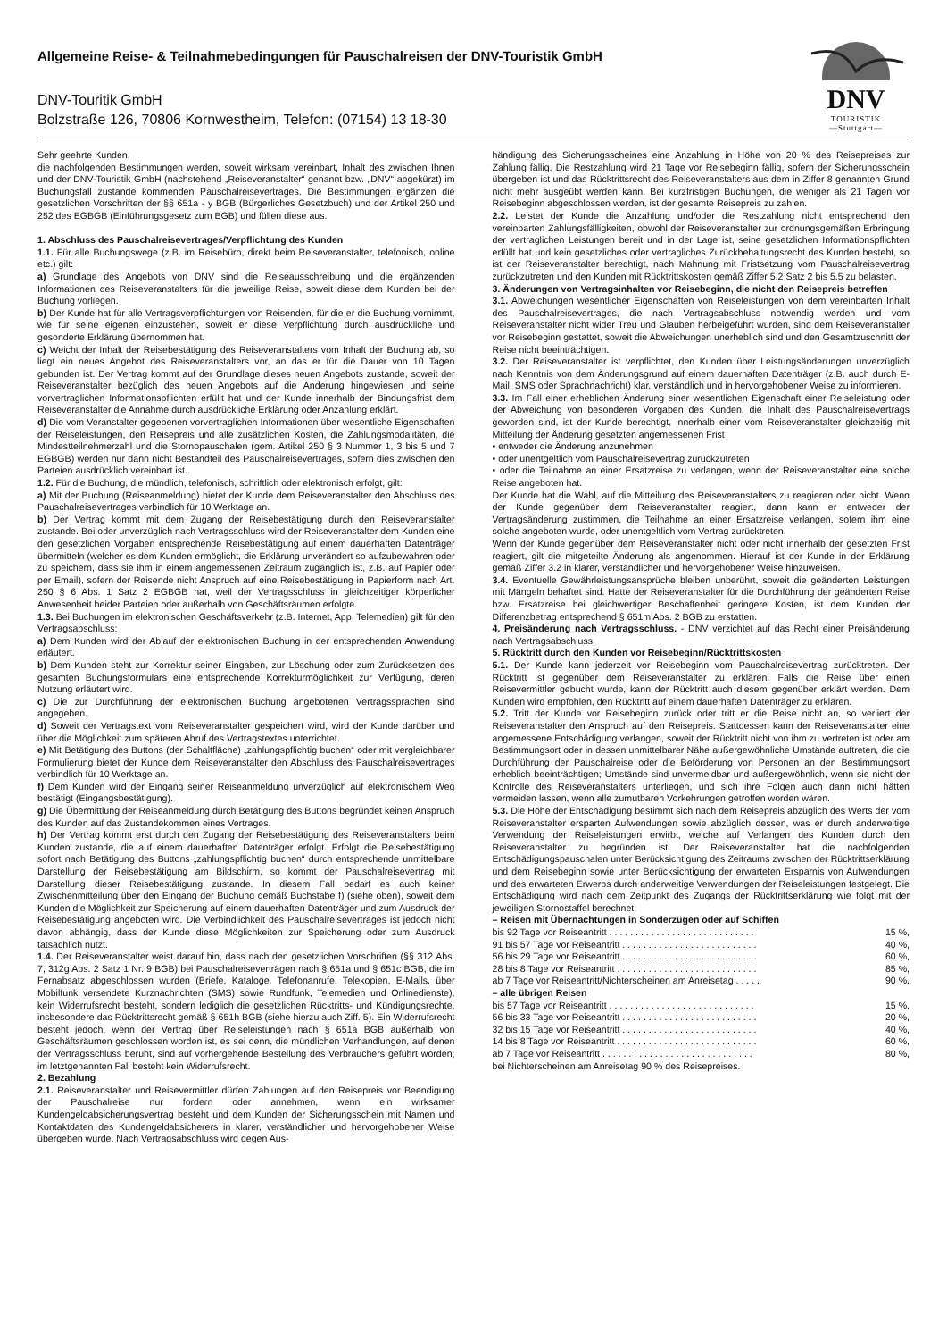Allgemeine Reise- & Teilnahmebedingungen für Pauschalreisen der DNV-Touristik GmbH
DNV-Touritik GmbH
Bolzstraße 126, 70806 Kornwestheim, Telefon: (07154) 13 18-30
DNV
TOURISTIK
—Stuttgart—
Sehr geehrte Kunden,
die nachfolgenden Bestimmungen werden, soweit wirksam vereinbart, Inhalt des zwischen Ihnen und der DNV-Touristik GmbH (nachstehend „Reiseveranstalter“ genannt bzw. „DNV“ abgekürzt) im Buchungsfall zustande kommenden Pauschalreisevertrages. Die Bestimmungen ergänzen die gesetzlichen Vorschriften der §§ 651a - y BGB (Bürgerliches Gesetzbuch) und der Artikel 250 und 252 des EGBGB (Einführungsgesetz zum BGB) und füllen diese aus.
1. Abschluss des Pauschalreisevertrages/Verpflichtung des Kunden
1.1. Für alle Buchungswege (z.B. im Reisebüro, direkt beim Reiseveranstalter, telefonisch, online etc.) gilt:
a) Grundlage des Angebots von DNV sind die Reiseausschreibung und die ergänzenden Informationen des Reiseveranstalters für die jeweilige Reise, soweit diese dem Kunden bei der Buchung vorliegen.
b) Der Kunde hat für alle Vertragsverpflichtungen von Reisenden, für die er die Buchung vornimmt, wie für seine eigenen einzustehen, soweit er diese Verpflichtung durch ausdrückliche und gesonderte Erklärung übernommen hat.
c) Weicht der Inhalt der Reisebestätigung des Reiseveranstalters vom Inhalt der Buchung ab, so liegt ein neues Angebot des Reiseveranstalters vor, an das er für die Dauer von 10 Tagen gebunden ist. Der Vertrag kommt auf der Grundlage dieses neuen Angebots zustande, soweit der Reiseveranstalter bezüglich des neuen Angebots auf die Änderung hingewiesen und seine vorvertraglichen Informationspflichten erfüllt hat und der Kunde innerhalb der Bindungsfrist dem Reiseveranstalter die Annahme durch ausdrückliche Erklärung oder Anzahlung erklärt.
d) Die vom Veranstalter gegebenen vorvertraglichen Informationen über wesentliche Eigenschaften der Reiseleistungen, den Reisepreis und alle zusätzlichen Kosten, die Zahlungsmodalitäten, die Mindestteilnehmerzahl und die Stornopauschalen (gem. Artikel 250 § 3 Nummer 1, 3 bis 5 und 7 EGBGB) werden nur dann nicht Bestandteil des Pauschalreisevertrages, sofern dies zwischen den Parteien ausdrücklich vereinbart ist.
1.2. Für die Buchung, die mündlich, telefonisch, schriftlich oder elektronisch erfolgt, gilt:
a) Mit der Buchung (Reiseanmeldung) bietet der Kunde dem Reiseveranstalter den Abschluss des Pauschalreisevertrages verbindlich für 10 Werktage an.
b) Der Vertrag kommt mit dem Zugang der Reisebestätigung durch den Reiseveranstalter zustande. Bei oder unverzüglich nach Vertragsschluss wird der Reiseveranstalter dem Kunden eine den gesetzlichen Vorgaben entsprechende Reisebestätigung auf einem dauerhaften Datenträger übermitteln (welcher es dem Kunden ermöglicht, die Erklärung unverändert so aufzubewahren oder zu speichern, dass sie ihm in einem angemessenen Zeitraum zugänglich ist, z.B. auf Papier oder per Email), sofern der Reisende nicht Anspruch auf eine Reisebestätigung in Papierform nach Art. 250 § 6 Abs. 1 Satz 2 EGBGB hat, weil der Vertragsschluss in gleichzeitiger körperlicher Anwesenheit beider Parteien oder außerhalb von Geschäftsräumen erfolgte.
1.3. Bei Buchungen im elektronischen Geschäftsverkehr (z.B. Internet, App, Telemedien) gilt für den Vertragsabschluss:
a) Dem Kunden wird der Ablauf der elektronischen Buchung in der entsprechenden Anwendung erläutert.
b) Dem Kunden steht zur Korrektur seiner Eingaben, zur Löschung oder zum Zurücksetzen des gesamten Buchungsformulars eine entsprechende Korrekturmöglichkeit zur Verfügung, deren Nutzung erläutert wird.
c) Die zur Durchführung der elektronischen Buchung angebotenen Vertragssprachen sind angegeben.
d) Soweit der Vertragstext vom Reiseveranstalter gespeichert wird, wird der Kunde darüber und über die Möglichkeit zum späteren Abruf des Vertragstextes unterrichtet.
e) Mit Betätigung des Buttons (der Schaltfläche) „zahlungspflichtig buchen“ oder mit vergleichbarer Formulierung bietet der Kunde dem Reiseveranstalter den Abschluss des Pauschalreisevertrages verbindlich für 10 Werktage an.
f) Dem Kunden wird der Eingang seiner Reiseanmeldung unverzüglich auf elektronischem Weg bestätigt (Eingangsbestätigung).
g) Die Übermittlung der Reiseanmeldung durch Betätigung des Buttons begründet keinen Anspruch des Kunden auf das Zustandekommen eines Vertrages.
h) Der Vertrag kommt erst durch den Zugang der Reisebestätigung des Reiseveranstalters beim Kunden zustande, die auf einem dauerhaften Datenträger erfolgt. Erfolgt die Reisebestätigung sofort nach Betätigung des Buttons „zahlungspflichtig buchen“ durch entsprechende unmittelbare Darstellung der Reisebestätigung am Bildschirm, so kommt der Pauschalreisevertrag mit Darstellung dieser Reisebestätigung zustande. In diesem Fall bedarf es auch keiner Zwischenmitteilung über den Eingang der Buchung gemäß Buchstabe f) (siehe oben), soweit dem Kunden die Möglichkeit zur Speicherung auf einem dauerhaften Datenträger und zum Ausdruck der Reisebestätigung angeboten wird. Die Verbindlichkeit des Pauschalreisevertrages ist jedoch nicht davon abhängig, dass der Kunde diese Möglichkeiten zur Speicherung oder zum Ausdruck tatsächlich nutzt.
1.4. Der Reiseveranstalter weist darauf hin, dass nach den gesetzlichen Vorschriften (§§ 312 Abs. 7, 312g Abs. 2 Satz 1 Nr. 9 BGB) bei Pauschalreiseverträgen nach § 651a und § 651c BGB, die im Fernabsatz abgeschlossen wurden (Briefe, Kataloge, Telefonanrufe, Telekopien, E-Mails, über Mobilfunk versendete Kurznachrichten (SMS) sowie Rundfunk, Telemedien und Onlinedienste), kein Widerrufsrecht besteht, sondern lediglich die gesetzlichen Rücktritts- und Kündigungsrechte, insbesondere das Rücktrittsrecht gemäß § 651h BGB (siehe hierzu auch Ziff. 5). Ein Widerrufsrecht besteht jedoch, wenn der Vertrag über Reiseleistungen nach § 651a BGB außerhalb von Geschäftsräumen geschlossen worden ist, es sei denn, die mündlichen Verhandlungen, auf denen der Vertragsschluss beruht, sind auf vorhergehende Bestellung des Verbrauchers geführt worden; im letztgenannten Fall besteht kein Widerrufsrecht.
2. Bezahlung
2.1. Reiseveranstalter und Reisevermittler dürfen Zahlungen auf den Reisepreis vor Beendigung der Pauschalreise nur fordern oder annehmen, wenn ein wirksamer Kundengeldabsicherungsvertrag besteht und dem Kunden der Sicherungsschein mit Namen und Kontaktdaten des Kundengeldabsicherers in klarer, verständlicher und hervorgehobener Weise übergeben wurde. Nach Vertragsabschluss wird gegen Aus-
händigung des Sicherungsscheines eine Anzahlung in Höhe von 20 % des Reisepreises zur Zahlung fällig. Die Restzahlung wird 21 Tage vor Reisebeginn fällig, sofern der Sicherungsschein übergeben ist und das Rücktrittsrecht des Reiseveranstalters aus dem in Ziffer 8 genannten Grund nicht mehr ausgeübt werden kann. Bei kurzfristigen Buchungen, die weniger als 21 Tagen vor Reisebeginn abgeschlossen werden, ist der gesamte Reisepreis zu zahlen.
2.2. Leistet der Kunde die Anzahlung und/oder die Restzahlung nicht entsprechend den vereinbarten Zahlungsfälligkeiten, obwohl der Reiseveranstalter zur ordnungsgemäßen Erbringung der vertraglichen Leistungen bereit und in der Lage ist, seine gesetzlichen Informationspflichten erfüllt hat und kein gesetzliches oder vertragliches Zurückbehaltungsrecht des Kunden besteht, so ist der Reiseveranstalter berechtigt, nach Mahnung mit Fristsetzung vom Pauschalreisevertrag zurückzutreten und den Kunden mit Rücktrittskosten gemäß Ziffer 5.2 Satz 2 bis 5.5 zu belasten.
3. Änderungen von Vertragsinhalten vor Reisebeginn, die nicht den Reisepreis betreffen
3.1. Abweichungen wesentlicher Eigenschaften von Reiseleistungen von dem vereinbarten Inhalt des Pauschalreisevertrages, die nach Vertragsabschluss notwendig werden und vom Reiseveranstalter nicht wider Treu und Glauben herbeigeführt wurden, sind dem Reiseveranstalter vor Reisebeginn gestattet, soweit die Abweichungen unerheblich sind und den Gesamtzuschnitt der Reise nicht beeinträchtigen.
3.2. Der Reiseveranstalter ist verpflichtet, den Kunden über Leistungsänderungen unverzüglich nach Kenntnis von dem Änderungsgrund auf einem dauerhaften Datenträger (z.B. auch durch E-Mail, SMS oder Sprachnachricht) klar, verständlich und in hervorgehobener Weise zu informieren.
3.3. Im Fall einer erheblichen Änderung einer wesentlichen Eigenschaft einer Reiseleistung oder der Abweichung von besonderen Vorgaben des Kunden, die Inhalt des Pauschalreisevertrags geworden sind, ist der Kunde berechtigt, innerhalb einer vom Reiseveranstalter gleichzeitig mit Mitteilung der Änderung gesetzten angemessenen Frist
• entweder die Änderung anzunehmen
• oder unentgeltlich vom Pauschalreisevertrag zurückzutreten
• oder die Teilnahme an einer Ersatzreise zu verlangen, wenn der Reiseveranstalter eine solche Reise angeboten hat.
Der Kunde hat die Wahl, auf die Mitteilung des Reiseveranstalters zu reagieren oder nicht. Wenn der Kunde gegenüber dem Reiseveranstalter reagiert, dann kann er entweder der Vertragsänderung zustimmen, die Teilnahme an einer Ersatzreise verlangen, sofern ihm eine solche angeboten wurde, oder unentgeltlich vom Vertrag zurücktreten.
Wenn der Kunde gegenüber dem Reiseveranstalter nicht oder nicht innerhalb der gesetzten Frist reagiert, gilt die mitgeteilte Änderung als angenommen. Hierauf ist der Kunde in der Erklärung gemäß Ziffer 3.2 in klarer, verständlicher und hervorgehobener Weise hinzuweisen.
3.4. Eventuelle Gewährleistungsansprüche bleiben unberührt, soweit die geänderten Leistungen mit Mängeln behaftet sind. Hatte der Reiseveranstalter für die Durchführung der geänderten Reise bzw. Ersatzreise bei gleichwertiger Beschaffenheit geringere Kosten, ist dem Kunden der Differenzbetrag entsprechend § 651m Abs. 2 BGB zu erstatten.
4. Preisänderung nach Vertragsschluss. - DNV verzichtet auf das Recht einer Preisänderung nach Vertragsabschluss.
5. Rücktritt durch den Kunden vor Reisebeginn/Rücktrittskosten
5.1. Der Kunde kann jederzeit vor Reisebeginn vom Pauschalreisevertrag zurücktreten. Der Rücktritt ist gegenüber dem Reiseveranstalter zu erklären. Falls die Reise über einen Reisevermittler gebucht wurde, kann der Rücktritt auch diesem gegenüber erklärt werden. Dem Kunden wird empfohlen, den Rücktritt auf einem dauerhaften Datenträger zu erklären.
5.2. Tritt der Kunde vor Reisebeginn zurück oder tritt er die Reise nicht an, so verliert der Reiseveranstalter den Anspruch auf den Reisepreis. Stattdessen kann der Reiseveranstalter eine angemessene Entschädigung verlangen, soweit der Rücktritt nicht von ihm zu vertreten ist oder am Bestimmungsort oder in dessen unmittelbarer Nähe außergewöhnliche Umstände auftreten, die die Durchführung der Pauschalreise oder die Beförderung von Personen an den Bestimmungsort erheblich beeinträchtigen; Umstände sind unvermeidbar und außergewöhnlich, wenn sie nicht der Kontrolle des Reiseveranstalters unterliegen, und sich ihre Folgen auch dann nicht hätten vermeiden lassen, wenn alle zumutbaren Vorkehrungen getroffen worden wären.
5.3. Die Höhe der Entschädigung bestimmt sich nach dem Reisepreis abzüglich des Werts der vom Reiseveranstalter ersparten Aufwendungen sowie abzüglich dessen, was er durch anderweitige Verwendung der Reiseleistungen erwirbt, welche auf Verlangen des Kunden durch den Reiseveranstalter zu begründen ist. Der Reiseveranstalter hat die nachfolgenden Entschädigungspauschalen unter Berücksichtigung des Zeitraums zwischen der Rücktrittserklärung und dem Reisebeginn sowie unter Berücksichtigung der erwarteten Ersparnis von Aufwendungen und des erwarteten Erwerbs durch anderweitige Verwendungen der Reiseleistungen festgelegt. Die Entschädigung wird nach dem Zeitpunkt des Zugangs der Rücktrittserklärung wie folgt mit der jeweiligen Stornostaffel berechnet:
– Reisen mit Übernachtungen in Sonderzügen oder auf Schiffen
bis 92 Tage vor Reiseantritt . . . . . . . . . . . . . . . . . . . . . . . . . . . . 15 %,
91 bis 57 Tage vor Reiseantritt . . . . . . . . . . . . . . . . . . . . . . . . . . 40 %,
56 bis 29 Tage vor Reiseantritt . . . . . . . . . . . . . . . . . . . . . . . . . . 60 %,
28 bis 8 Tage vor Reiseantritt . . . . . . . . . . . . . . . . . . . . . . . . . . . 85 %,
ab 7 Tage vor Reiseantritt/Nichterscheinen am Anreisetag . . . . . 90 %.
– alle übrigen Reisen
bis 57 Tage vor Reiseantritt . . . . . . . . . . . . . . . . . . . . . . . . . . . . 15 %,
56 bis 33 Tage vor Reiseantritt . . . . . . . . . . . . . . . . . . . . . . . . . . 20 %,
32 bis 15 Tage vor Reiseantritt . . . . . . . . . . . . . . . . . . . . . . . . . . 40 %,
14 bis 8 Tage vor Reiseantritt . . . . . . . . . . . . . . . . . . . . . . . . . . . 60 %,
ab 7 Tage vor Reiseantritt . . . . . . . . . . . . . . . . . . . . . . . . . . . . . 80 %,
bei Nichterscheinen am Anreisetag 90 % des Reisepreises.